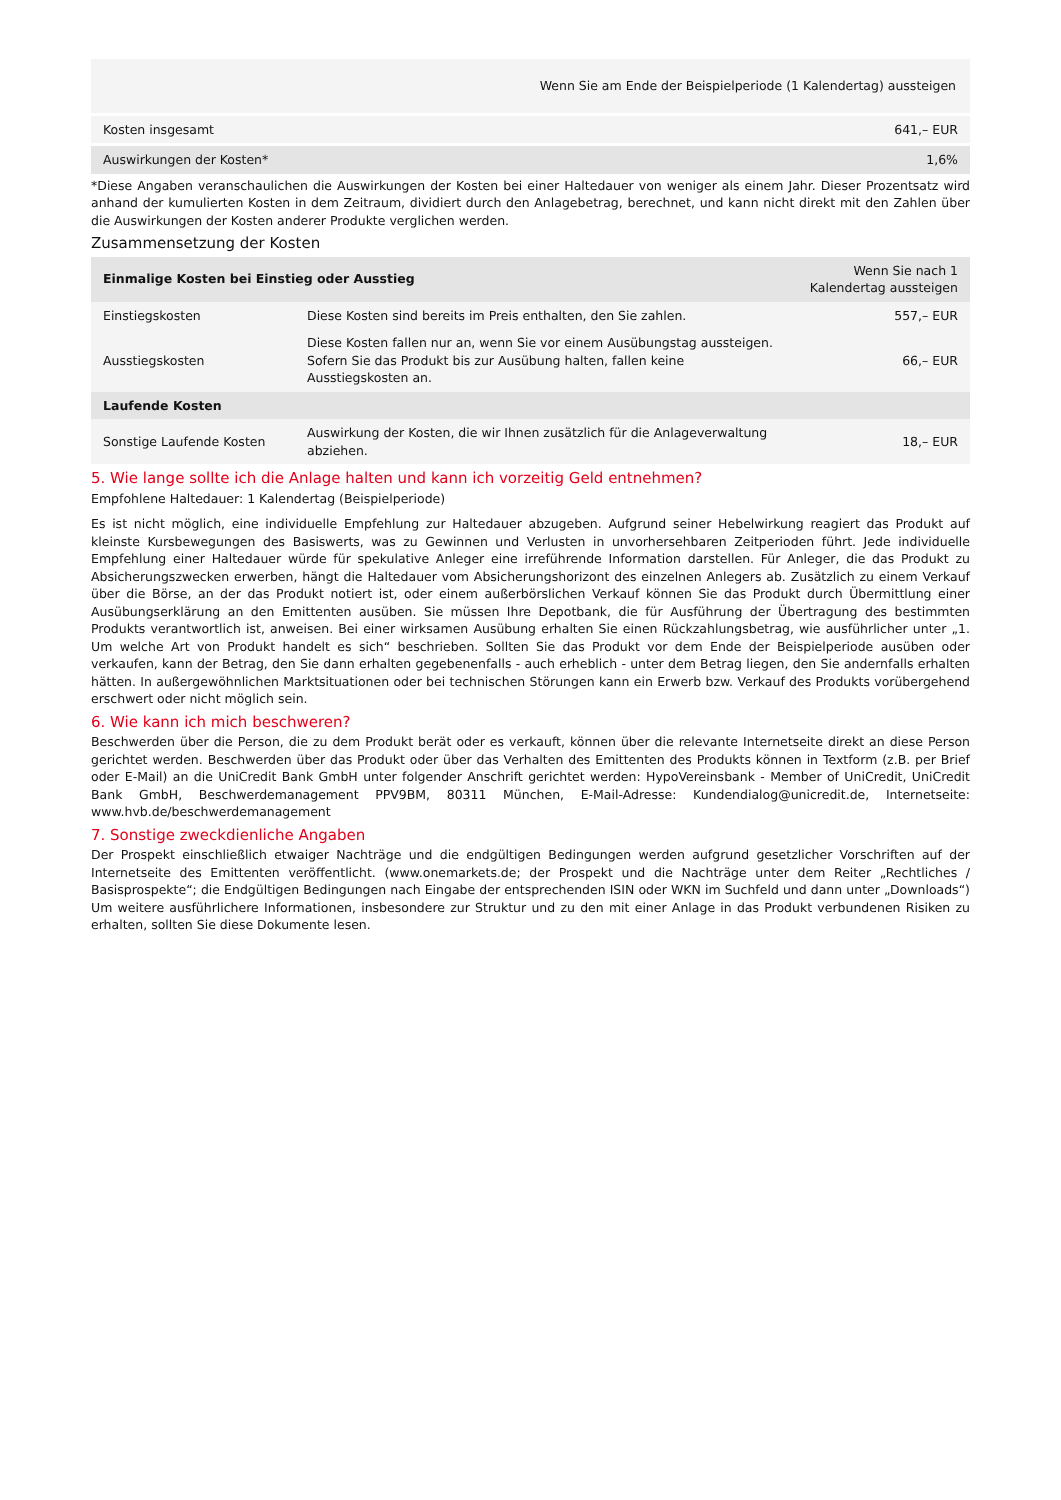| | Wenn Sie am Ende der Beispielperiode (1 Kalendertag) aussteigen |
| Kosten insgesamt | 641,– EUR |
| Auswirkungen der Kosten* | 1,6% |
*Diese Angaben veranschaulichen die Auswirkungen der Kosten bei einer Haltedauer von weniger als einem Jahr. Dieser Prozentsatz wird anhand der kumulierten Kosten in dem Zeitraum, dividiert durch den Anlagebetrag, berechnet, und kann nicht direkt mit den Zahlen über die Auswirkungen der Kosten anderer Produkte verglichen werden.
Zusammensetzung der Kosten
| Einmalige Kosten bei Einstieg oder Ausstieg | | Wenn Sie nach 1 Kalendertag aussteigen |
| --- | --- | --- |
| Einstiegskosten | Diese Kosten sind bereits im Preis enthalten, den Sie zahlen. | 557,– EUR |
| Ausstiegskosten | Diese Kosten fallen nur an, wenn Sie vor einem Ausübungstag aussteigen. Sofern Sie das Produkt bis zur Ausübung halten, fallen keine Ausstiegskosten an. | 66,– EUR |
| Laufende Kosten | | |
| Sonstige Laufende Kosten | Auswirkung der Kosten, die wir Ihnen zusätzlich für die Anlageverwaltung abziehen. | 18,– EUR |
5. Wie lange sollte ich die Anlage halten und kann ich vorzeitig Geld entnehmen?
Empfohlene Haltedauer: 1 Kalendertag (Beispielperiode)
Es ist nicht möglich, eine individuelle Empfehlung zur Haltedauer abzugeben. Aufgrund seiner Hebelwirkung reagiert das Produkt auf kleinste Kursbewegungen des Basiswerts, was zu Gewinnen und Verlusten in unvorhersehbaren Zeitperioden führt. Jede individuelle Empfehlung einer Haltedauer würde für spekulative Anleger eine irreführende Information darstellen. Für Anleger, die das Produkt zu Absicherungszwecken erwerben, hängt die Haltedauer vom Absicherungshorizont des einzelnen Anlegers ab. Zusätzlich zu einem Verkauf über die Börse, an der das Produkt notiert ist, oder einem außerbörslichen Verkauf können Sie das Produkt durch Übermittlung einer Ausübungserklärung an den Emittenten ausüben. Sie müssen Ihre Depotbank, die für Ausführung der Übertragung des bestimmten Produkts verantwortlich ist, anweisen. Bei einer wirksamen Ausübung erhalten Sie einen Rückzahlungsbetrag, wie ausführlicher unter „1. Um welche Art von Produkt handelt es sich“ beschrieben. Sollten Sie das Produkt vor dem Ende der Beispielperiode ausüben oder verkaufen, kann der Betrag, den Sie dann erhalten gegebenenfalls - auch erheblich - unter dem Betrag liegen, den Sie andernfalls erhalten hätten. In außergewöhnlichen Marktsituationen oder bei technischen Störungen kann ein Erwerb bzw. Verkauf des Produkts vorübergehend erschwert oder nicht möglich sein.
6. Wie kann ich mich beschweren?
Beschwerden über die Person, die zu dem Produkt berät oder es verkauft, können über die relevante Internetseite direkt an diese Person gerichtet werden. Beschwerden über das Produkt oder über das Verhalten des Emittenten des Produkts können in Textform (z.B. per Brief oder E-Mail) an die UniCredit Bank GmbH unter folgender Anschrift gerichtet werden: HypoVereinsbank - Member of UniCredit, UniCredit Bank GmbH, Beschwerdemanagement PPV9BM, 80311 München, E-Mail-Adresse: Kundendialog@unicredit.de, Internetseite: www.hvb.de/beschwerdemanagement
7. Sonstige zweckdienliche Angaben
Der Prospekt einschließlich etwaiger Nachträge und die endgültigen Bedingungen werden aufgrund gesetzlicher Vorschriften auf der Internetseite des Emittenten veröffentlicht. (www.onemarkets.de; der Prospekt und die Nachträge unter dem Reiter „Rechtliches / Basisprospekte“; die Endgültigen Bedingungen nach Eingabe der entsprechenden ISIN oder WKN im Suchfeld und dann unter „Downloads“) Um weitere ausführlichere Informationen, insbesondere zur Struktur und zu den mit einer Anlage in das Produkt verbundenen Risiken zu erhalten, sollten Sie diese Dokumente lesen.